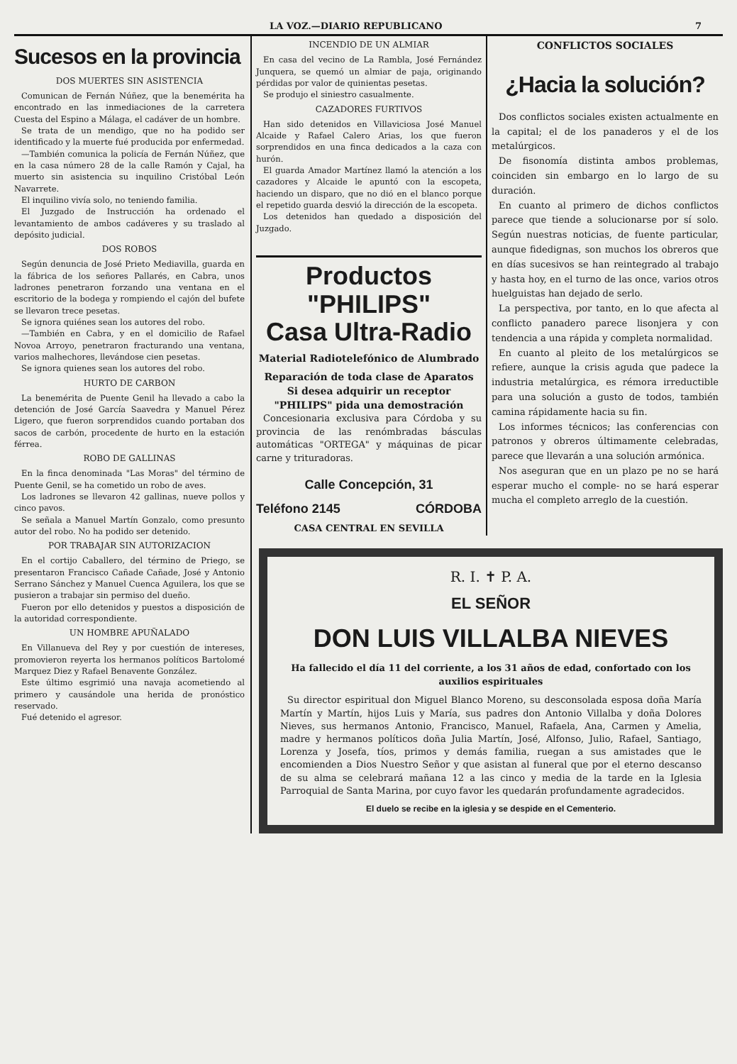LA VOZ.—DIARIO REPUBLICANO 7
Sucesos en la provincia
DOS MUERTES SIN ASISTENCIA
Comunican de Fernán Núñez, que la benemérita ha encontrado en las inmediaciones de la carretera Cuesta del Espino a Málaga, el cadáver de un hombre.
Se trata de un mendigo, que no ha podido ser identificado y la muerte fué producida por enfermedad.
—También comunica la policía de Fernán Núñez, que en la casa número 28 de la calle Ramón y Cajal, ha muerto sin asistencia su inquilino Cristóbal León Navarrete.
El inquilino vivía solo, no teniendo familia.
El Juzgado de Instrucción ha ordenado el levantamiento de ambos cadáveres y su traslado al depósito judicial.
DOS ROBOS
Según denuncia de José Prieto Mediavilla, guarda en la fábrica de los señores Pallarés, en Cabra, unos ladrones penetraron forzando una ventana en el escritorio de la bodega y rompiendo el cajón del bufete se llevaron trece pesetas.
Se ignora quiénes sean los autores del robo.
—También en Cabra, y en el domicilio de Rafael Novoa Arroyo, penetraron fracturando una ventana, varios malhechores, llevándose cien pesetas.
Se ignora quienes sean los autores del robo.
HURTO DE CARBON
La benemérita de Puente Genil ha llevado a cabo la detención de José García Saavedra y Manuel Pérez Ligero, que fueron sorprendidos cuando portaban dos sacos de carbón, procedente de hurto en la estación férrea.
ROBO DE GALLINAS
En la finca denominada "Las Moras" del término de Puente Genil, se ha cometido un robo de aves.
Los ladrones se llevaron 42 gallinas, nueve pollos y cinco pavos.
Se señala a Manuel Martín Gonzalo, como presunto autor del robo. No ha podido ser detenido.
POR TRABAJAR SIN AUTORIZACION
En el cortijo Caballero, del término de Priego, se presentaron Francisco Cañade Cañade, José y Antonio Serrano Sánchez y Manuel Cuenca Aguilera, los que se pusieron a trabajar sin permiso del dueño.
Fueron por ello detenidos y puestos a disposición de la autoridad correspondiente.
UN HOMBRE APUÑALADO
En Villanueva del Rey y por cuestión de intereses, promovieron reyerta los hermanos políticos Bartolomé Marquez Diez y Rafael Benavente González.
Este último esgrimió una navaja acometiendo al primero y causándole una herida de pronóstico reservado.
Fué detenido el agresor.
INCENDIO DE UN ALMIAR
En casa del vecino de La Rambla, José Fernández Junquera, se quemó un almiar de paja, originando pérdidas por valor de quinientas pesetas.
Se produjo el siniestro casualmente.
CAZADORES FURTIVOS
Han sido detenidos en Villaviciosa José Manuel Alcaide y Rafael Calero Arias, los que fueron sorprendidos en una finca dedicados a la caza con hurón.
El guarda Amador Martínez llamó la atención a los cazadores y Alcaide le apuntó con la escopeta, haciendo un disparo, que no dió en el blanco porque el repetido guarda desvió la dirección de la escopeta.
Los detenidos han quedado a disposición del Juzgado.
Productos "PHILIPS"
Casa Ultra-Radio
Material Radiotelefónico de Alumbrado
Reparación de toda clase de Aparatos
Si desea adquirir un receptor
"PHILIPS" pida una demostración
Concesionaria exclusiva para Córdoba y su provincia de las renómbradas básculas automáticas "ORTEGA" y máquinas de picar carne y trituradoras.
Calle Concepción, 31
Teléfono 2145 CÓRDOBA
CASA CENTRAL EN SEVILLA
CONFLICTOS SOCIALES
¿Hacia la solución?
Dos conflictos sociales existen actualmente en la capital; el de los panaderos y el de los metalúrgicos.
De fisonomía distinta ambos problemas, coinciden sin embargo en lo largo de su duración.
En cuanto al primero de dichos conflictos parece que tiende a solucionarse por sí solo. Según nuestras noticias, de fuente particular, aunque fidedignas, son muchos los obreros que en días sucesivos se han reintegrado al trabajo y hasta hoy, en el turno de las once, varios otros huelguistas han dejado de serlo.
La perspectiva, por tanto, en lo que afecta al conflicto panadero parece lisonjera y con tendencia a una rápida y completa normalidad.
En cuanto al pleito de los metalúrgicos se refiere, aunque la crisis aguda que padece la industria metalúrgica, es rémora irreductible para una solución a gusto de todos, también camina rápidamente hacia su fin.
Los informes técnicos; las conferencias con patronos y obreros últimamente celebradas, parece que llevarán a una solución armónica.
Nos aseguran que en un plazo pe no se hará esperar mucho el comple- no se hará esperar mucha el completo arreglo de la cuestión.
R. I. ✝ P. A.
EL SEÑOR
DON LUIS VILLALBA NIEVES
Ha fallecido el día 11 del corriente, a los 31 años de edad, confortado con los auxilios espirituales
Su director espiritual don Miguel Blanco Moreno, su desconsolada esposa doña María Martín y Martín, hijos Luis y María, sus padres don Antonio Villalba y doña Dolores Nieves, sus hermanos Antonio, Francisco, Manuel, Rafaela, Ana, Carmen y Amelia, madre y hermanos políticos doña Julia Martín, José, Alfonso, Julio, Rafael, Santiago, Lorenza y Josefa, tíos, primos y demás familia, ruegan a sus amistades que le encomienden a Dios Nuestro Señor y que asistan al funeral que por el eterno descanso de su alma se celebrará mañana 12 a las cinco y media de la tarde en la Iglesia Parroquial de Santa Marina, por cuyo favor les quedarán profundamente agradecidos.
El duelo se recibe en la iglesia y se despide en el Cementerio.